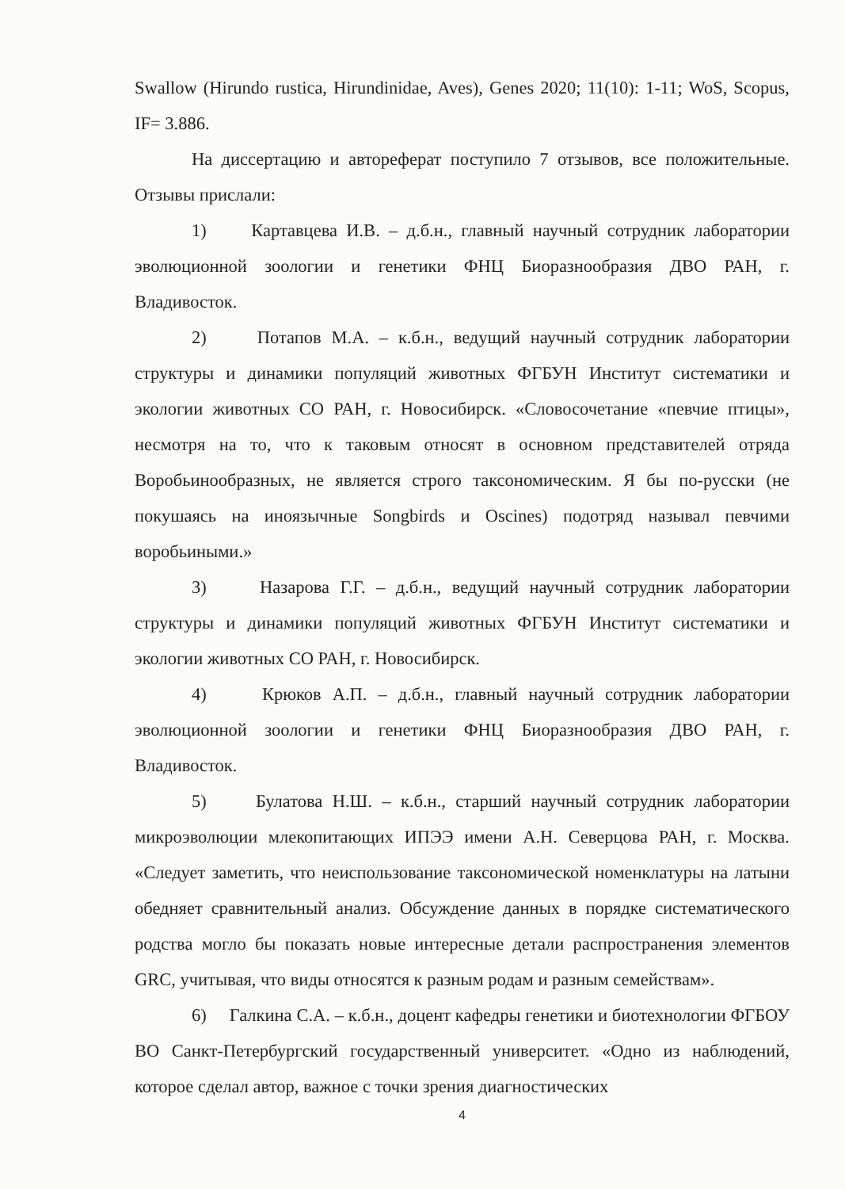Swallow (Hirundo rustica, Hirundinidae, Aves), Genes 2020; 11(10): 1-11; WoS, Scopus, IF= 3.886.
На диссертацию и автореферат поступило 7 отзывов, все положительные. Отзывы прислали:
1) Картавцева И.В. – д.б.н., главный научный сотрудник лаборатории эволюционной зоологии и генетики ФНЦ Биоразнообразия ДВО РАН, г. Владивосток.
2) Потапов М.А. – к.б.н., ведущий научный сотрудник лаборатории структуры и динамики популяций животных ФГБУН Институт систематики и экологии животных СО РАН, г. Новосибирск. «Словосочетание «певчие птицы», несмотря на то, что к таковым относят в основном представителей отряда Воробьинообразных, не является строго таксономическим. Я бы по-русски (не покушаясь на иноязычные Songbirds и Oscines) подотряд называл певчими воробьиными.»
3) Назарова Г.Г. – д.б.н., ведущий научный сотрудник лаборатории структуры и динамики популяций животных ФГБУН Институт систематики и экологии животных СО РАН, г. Новосибирск.
4) Крюков А.П. – д.б.н., главный научный сотрудник лаборатории эволюционной зоологии и генетики ФНЦ Биоразнообразия ДВО РАН, г. Владивосток.
5) Булатова Н.Ш. – к.б.н., старший научный сотрудник лаборатории микроэволюции млекопитающих ИПЭЭ имени А.Н. Северцова РАН, г. Москва. «Следует заметить, что неиспользование таксономической номенклатуры на латыни обедняет сравнительный анализ. Обсуждение данных в порядке систематического родства могло бы показать новые интересные детали распространения элементов GRC, учитывая, что виды относятся к разным родам и разным семействам».
6) Галкина С.А. – к.б.н., доцент кафедры генетики и биотехнологии ФГБОУ ВО Санкт-Петербургский государственный университет. «Одно из наблюдений, которое сделал автор, важное с точки зрения диагностических
4